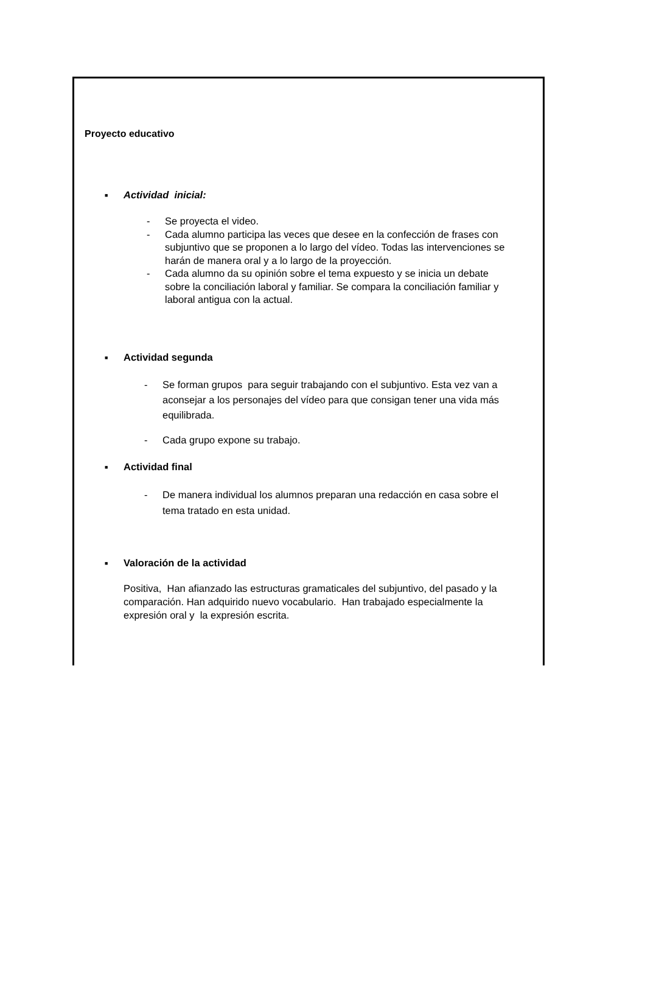Proyecto educativo
■ Actividad inicial:
- Se proyecta el video.
- Cada alumno participa las veces que desee en la confección de frases con subjuntivo que se proponen a lo largo del vídeo. Todas las intervenciones se harán de manera oral y a lo largo de la proyección.
- Cada alumno da su opinión sobre el tema expuesto y se inicia un debate sobre la conciliación laboral y familiar. Se compara la conciliación familiar y laboral antigua con la actual.
■ Actividad segunda
- Se forman grupos para seguir trabajando con el subjuntivo. Esta vez van a aconsejar a los personajes del vídeo para que consigan tener una vida más equilibrada.
- Cada grupo expone su trabajo.
■ Actividad final
- De manera individual los alumnos preparan una redacción en casa sobre el tema tratado en esta unidad.
■ Valoración de la actividad
Positiva, Han afianzado las estructuras gramaticales del subjuntivo, del pasado y la comparación. Han adquirido nuevo vocabulario. Han trabajado especialmente la expresión oral y la expresión escrita.